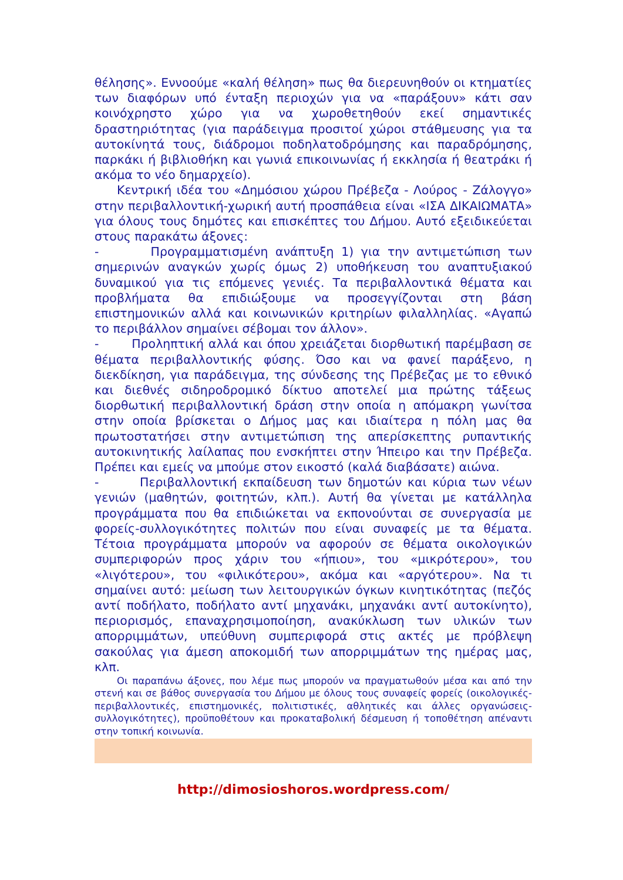θέλησης». Εννοούμε «καλή θέληση» πως θα διερευνηθούν οι κτηματίες των διαφόρων υπό ένταξη περιοχών για να «παράξουν» κάτι σαν κοινόχρηστο χώρο για να χωροθετηθούν εκεί σημαντικές δραστηριότητας (για παράδειγμα προσιτοί χώροι στάθμευσης για τα αυτοκίνητά τους, διάδρομοι ποδηλατοδρόμησης και παραδρόμησης, παρκάκι ή βιβλιοθήκη και γωνιά επικοινωνίας ή εκκλησία ή θεατράκι ή ακόμα το νέο δημαρχείο).
Κεντρική ιδέα του «Δημόσιου χώρου Πρέβεζα - Λούρος - Ζάλογγο» στην περιβαλλοντική-χωρική αυτή προσπάθεια είναι «ΙΣΑ ΔΙΚΑΙΩΜΑΤΑ» για όλους τους δημότες και επισκέπτες του Δήμου. Αυτό εξειδικεύεται στους παρακάτω άξονες:
- Προγραμματισμένη ανάπτυξη 1) για την αντιμετώπιση των σημερινών αναγκών χωρίς όμως 2) υποθήκευση του αναπτυξιακού δυναμικού για τις επόμενες γενιές. Τα περιβαλλοντικά θέματα και προβλήματα θα επιδιώξουμε να προσεγγίζονται στη βάση επιστημονικών αλλά και κοινωνικών κριτηρίων φιλαλληλίας. «Αγαπώ το περιβάλλον σημαίνει σέβομαι τον άλλον».
- Προληπτική αλλά και όπου χρειάζεται διορθωτική παρέμβαση σε θέματα περιβαλλοντικής φύσης. Όσο και να φανεί παράξενο, η διεκδίκηση, για παράδειγμα, της σύνδεσης της Πρέβεζας με το εθνικό και διεθνές σιδηροδρομικό δίκτυο αποτελεί μια πρώτης τάξεως διορθωτική περιβαλλοντική δράση στην οποία η απόμακρη γωνίτσα στην οποία βρίσκεται ο Δήμος μας και ιδιαίτερα η πόλη μας θα πρωτοστατήσει στην αντιμετώπιση της απερίσκεπτης ρυπαντικής αυτοκινητικής λαίλαπας που ενσκήπτει στην Ήπειρο και την Πρέβεζα. Πρέπει και εμείς να μπούμε στον εικοστό (καλά διαβάσατε) αιώνα.
- Περιβαλλοντική εκπαίδευση των δημοτών και κύρια των νέων γενιών (μαθητών, φοιτητών, κλπ.). Αυτή θα γίνεται με κατάλληλα προγράμματα που θα επιδιώκεται να εκπονούνται σε συνεργασία με φορείς-συλλογικότητες πολιτών που είναι συναφείς με τα θέματα. Τέτοια προγράμματα μπορούν να αφορούν σε θέματα οικολογικών συμπεριφορών προς χάριν του «ήπιου», του «μικρότερου», του «λιγότερου», του «φιλικότερου», ακόμα και «αργότερου». Να τι σημαίνει αυτό: μείωση των λειτουργικών όγκων κινητικότητας (πεζός αντί ποδήλατο, ποδήλατο αντί μηχανάκι, μηχανάκι αντί αυτοκίνητο), περιορισμός, επαναχρησιμοποίηση, ανακύκλωση των υλικών των απορριμμάτων, υπεύθυνη συμπεριφορά στις ακτές με πρόβλεψη σακούλας για άμεση αποκομιδή των απορριμμάτων της ημέρας μας, κλπ.
Οι παραπάνω άξονες, που λέμε πως μπορούν να πραγματωθούν μέσα και από την στενή και σε βάθος συνεργασία του Δήμου με όλους τους συναφείς φορείς (οικολογικές-περιβαλλοντικές, επιστημονικές, πολιτιστικές, αθλητικές και άλλες οργανώσεις-συλλογικότητες), προϋποθέτουν και προκαταβολική δέσμευση ή τοποθέτηση απέναντι στην τοπική κοινωνία.
http://dimosioshoros.wordpress.com/